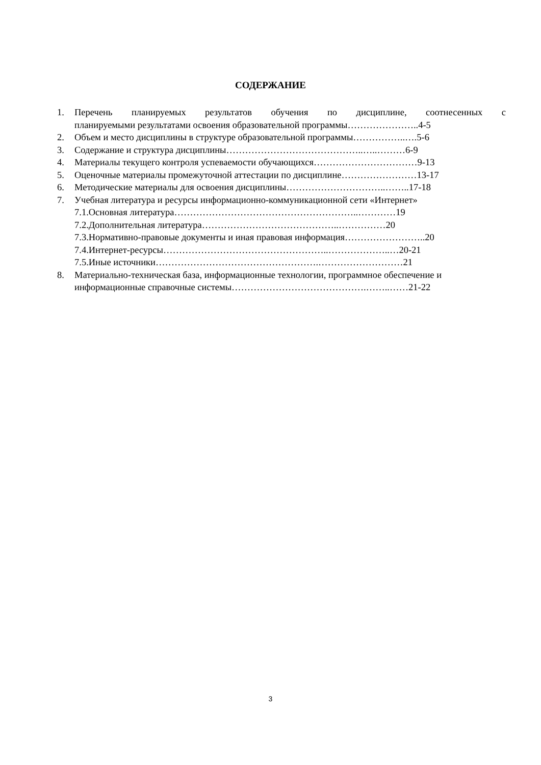СОДЕРЖАНИЕ
1. Перечень планируемых результатов обучения по дисциплине, соотнесенных с
планируемыми результатами освоения образовательной программы…………………..4-5
2. Объем и место дисциплины в структуре образовательной программы……………..….5-6
3. Содержание и структура дисциплины……………………………………..…..………6-9
4. Материалы текущего контроля успеваемости обучающихся……………………………9-13
5. Оценочные материалы промежуточной аттестации по дисциплине……………………13-17
6. Методические материалы для освоения дисциплины…………………………..……..17-18
7. Учебная литература и ресурсы информационно-коммуникационной сети «Интернет»
7.1.Основная литература…………………………………………………..…………19
7.2.Дополнительная литература……………………………………..……………20
7.3.Нормативно-правовые документы и иная правовая информация……………………..20
7.4.Интернет-ресурсы……………………………………………..………………..…20-21
7.5.Иные источники…………………………………………….………………………21
8. Материально-техническая база, информационные технологии, программное обеспечение и информационные справочные системы…………………………………….……..……21-22
3